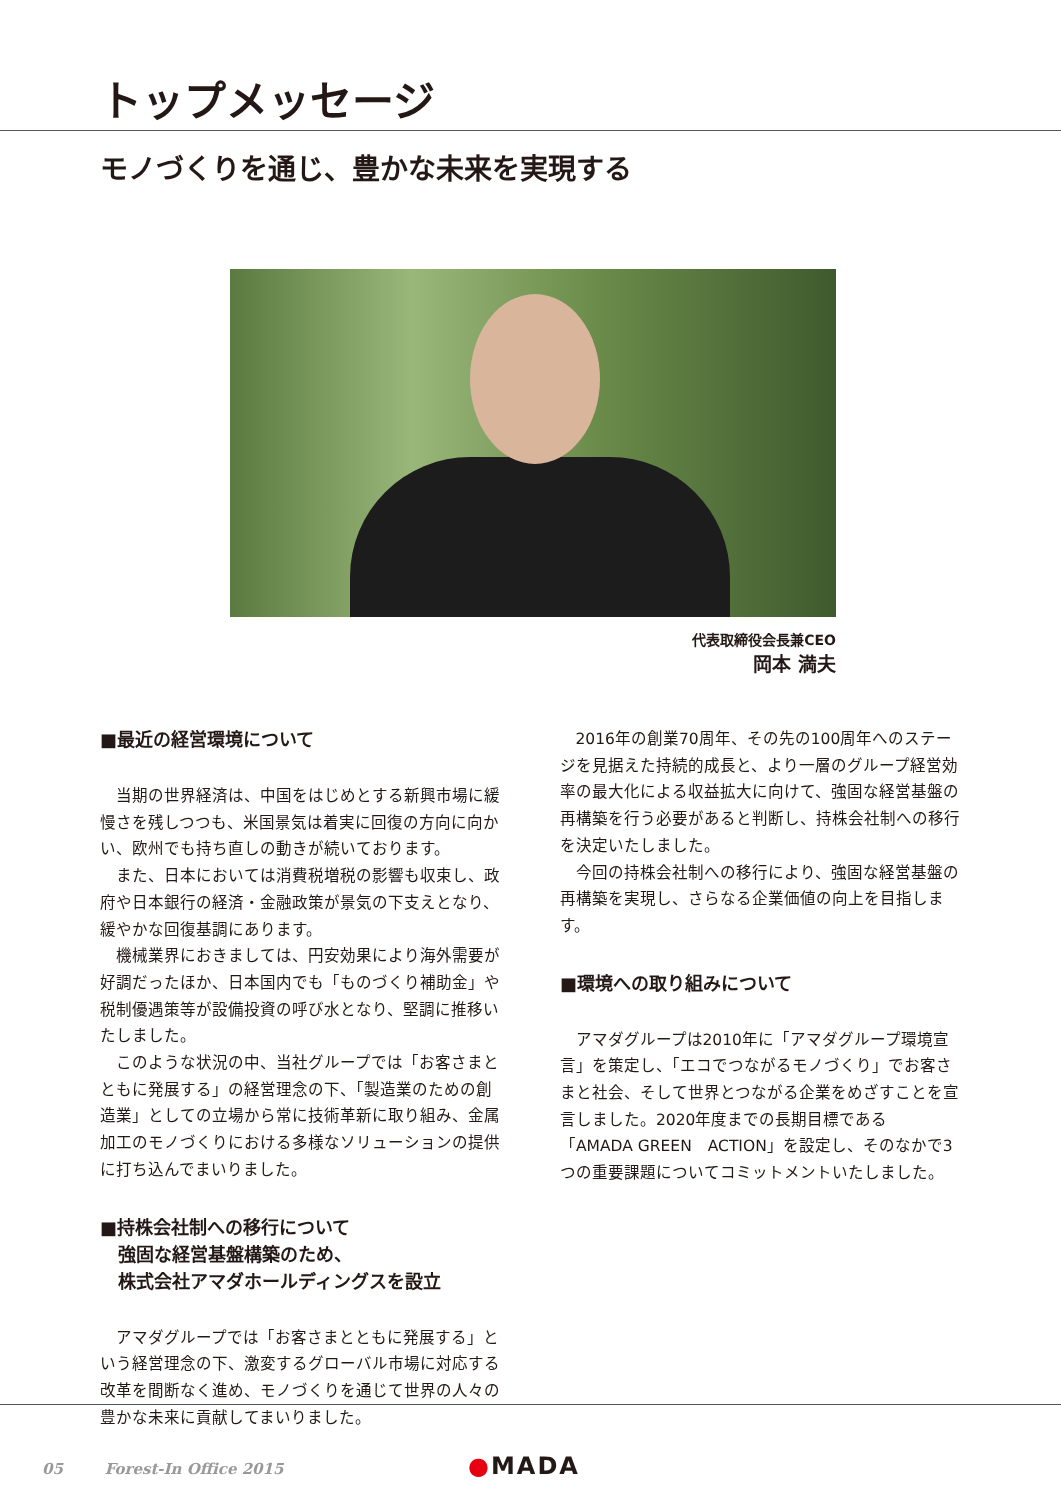トップメッセージ
モノづくりを通じ、豊かな未来を実現する
代表取締役会長兼CEO
岡本 満夫
■最近の経営環境について
当期の世界経済は、中国をはじめとする新興市場に緩慢さを残しつつも、米国景気は着実に回復の方向に向かい、欧州でも持ち直しの動きが続いております。
また、日本においては消費税増税の影響も収束し、政府や日本銀行の経済・金融政策が景気の下支えとなり、緩やかな回復基調にあります。
機械業界におきましては、円安効果により海外需要が好調だったほか、日本国内でも「ものづくり補助金」や税制優遇策等が設備投資の呼び水となり、堅調に推移いたしました。
このような状況の中、当社グループでは「お客さまとともに発展する」の経営理念の下、「製造業のための創造業」としての立場から常に技術革新に取り組み、金属加工のモノづくりにおける多様なソリューションの提供に打ち込んでまいりました。
■持株会社制への移行について
　強固な経営基盤構築のため、
　株式会社アマダホールディングスを設立
アマダグループでは「お客さまとともに発展する」という経営理念の下、激変するグローバル市場に対応する改革を間断なく進め、モノづくりを通じて世界の人々の豊かな未来に貢献してまいりました。
2016年の創業70周年、その先の100周年へのステージを見据えた持続的成長と、より一層のグループ経営効率の最大化による収益拡大に向けて、強固な経営基盤の再構築を行う必要があると判断し、持株会社制への移行を決定いたしました。
今回の持株会社制への移行により、強固な経営基盤の再構築を実現し、さらなる企業価値の向上を目指します。
■環境への取り組みについて
アマダグループは2010年に「アマダグループ環境宣言」を策定し、「エコでつながるモノづくり」でお客さまと社会、そして世界とつながる企業をめざすことを宣言しました。2020年度までの長期目標である「AMADA GREEN　ACTION」を設定し、そのなかで3つの重要課題についてコミットメントいたしました。
05 Forest-In Office 2015
●MADA